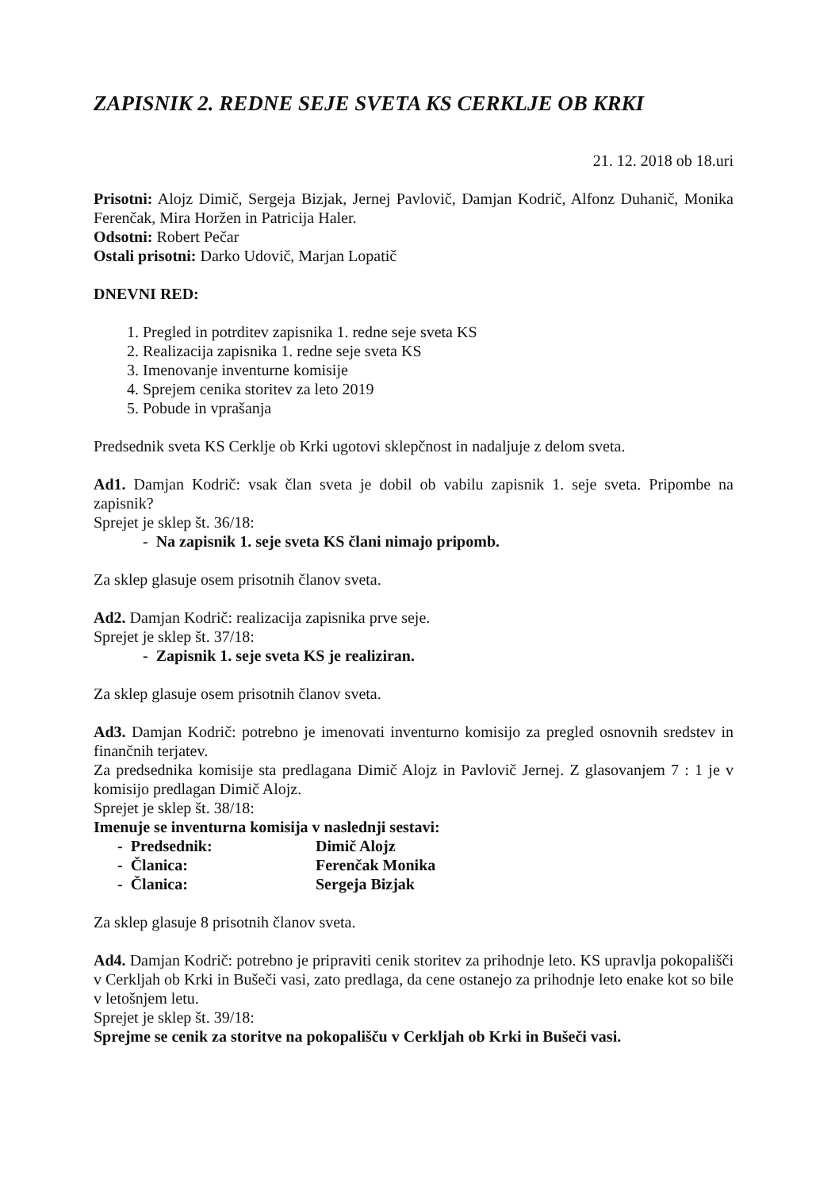ZAPISNIK 2. REDNE SEJE SVETA KS CERKLJE OB KRKI
21. 12. 2018 ob 18.uri
Prisotni: Alojz Dimič, Sergeja Bizjak, Jernej Pavlovič, Damjan Kodrič, Alfonz Duhanič, Monika Ferenčak, Mira Horžen in Patricija Haler.
Odsotni: Robert Pečar
Ostali prisotni: Darko Udovič, Marjan Lopatič
DNEVNI RED:
Pregled in potrditev zapisnika 1. redne seje sveta KS
Realizacija zapisnika 1. redne seje sveta KS
Imenovanje inventurne komisije
Sprejem cenika storitev za leto 2019
Pobude in vprašanja
Predsednik sveta KS Cerklje ob Krki ugotovi sklepčnost in nadaljuje z delom sveta.
Ad1. Damjan Kodrič: vsak član sveta je dobil ob vabilu zapisnik 1. seje sveta. Pripombe na zapisnik?
Sprejet je sklep št. 36/18:
- Na zapisnik 1. seje sveta KS člani nimajo pripomb.
Za sklep glasuje osem prisotnih članov sveta.
Ad2. Damjan Kodrič: realizacija zapisnika prve seje.
Sprejet je sklep št. 37/18:
- Zapisnik 1. seje sveta KS je realiziran.
Za sklep glasuje osem prisotnih članov sveta.
Ad3. Damjan Kodrič: potrebno je imenovati inventurno komisijo za pregled osnovnih sredstev in finančnih terjatev.
Za predsednika komisije sta predlagana Dimič Alojz in Pavlovič Jernej. Z glasovanjem 7 : 1 je v komisijo predlagan Dimič Alojz.
Sprejet je sklep št. 38/18:
Imenuje se inventurna komisija v naslednji sestavi:
| - Predsednik: | Dimič Alojz |
| - Članica: | Ferenčak Monika |
| - Članica: | Sergeja Bizjak |
Za sklep glasuje 8 prisotnih članov sveta.
Ad4. Damjan Kodrič: potrebno je pripraviti cenik storitev za prihodnje leto. KS upravlja pokopališči v Cerkljah ob Krki in Bušeči vasi, zato predlaga, da cene ostanejo za prihodnje leto enake kot so bile v letošnjem letu.
Sprejet je sklep št. 39/18:
Sprejme se cenik za storitve na pokopališču v Cerkljah ob Krki in Bušeči vasi.